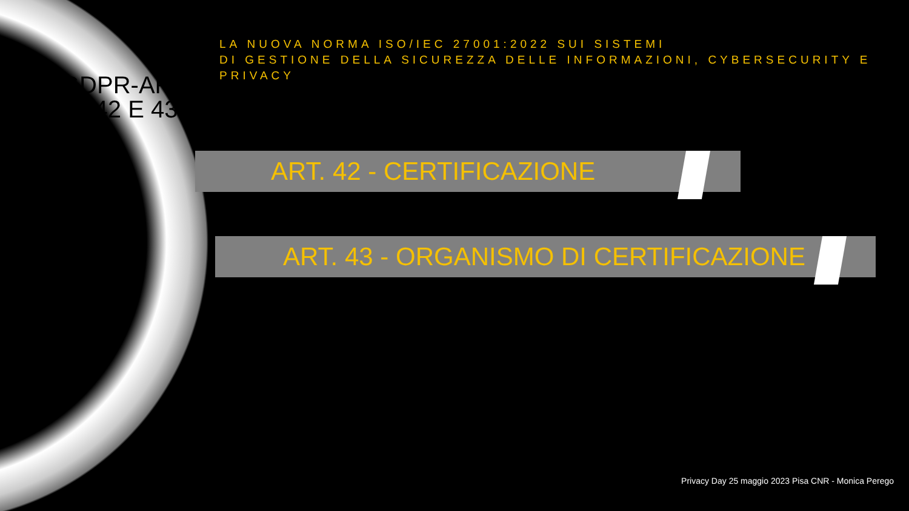GDPR-ARTT.42 E 43
LA NUOVA NORMA ISO/IEC 27001:2022 SUI SISTEMI
DI GESTIONE DELLA SICUREZZA DELLE INFORMAZIONI, CYBERSECURITY E
PRIVACY
ART. 42 - CERTIFICAZIONE
ART. 43 - ORGANISMO DI CERTIFICAZIONE
Privacy Day 25 maggio 2023 Pisa CNR - Monica Perego